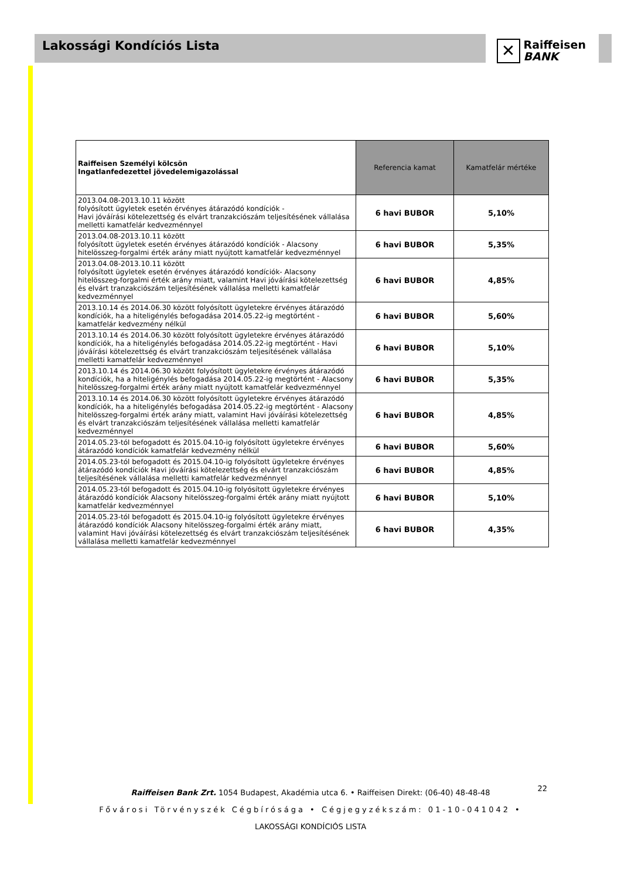Lakossági Kondíciós Lista
✕
Raiffeisen
BANK
| Raiffeisen Személyi kölcsön Ingatlanfedezettel jövedelemigazolással | Referencia kamat | Kamatfelár mértéke |
| --- | --- | --- |
| 2013.04.08-2013.10.11 között folyósított ügyletek esetén érvényes átárazódó kondíciók - Havi jóváírási kötelezettség és elvárt tranzakciószám teljesítésének vállalása melletti kamatfelár kedvezménnyel | 6 havi BUBOR | 5,10% |
| 2013.04.08-2013.10.11 között folyósított ügyletek esetén érvényes átárazódó kondíciók - Alacsony hitelösszeg-forgalmi érték arány miatt nyújtott kamatfelár kedvezménnyel | 6 havi BUBOR | 5,35% |
| 2013.04.08-2013.10.11 között folyósított ügyletek esetén érvényes átárazódó kondíciók- Alacsony hitelösszeg-forgalmi érték arány miatt, valamint Havi jóváírási kötelezettség és elvárt tranzakciószám teljesítésének vállalása melletti kamatfelár kedvezménnyel | 6 havi BUBOR | 4,85% |
| 2013.10.14 és 2014.06.30 között folyósított ügyletekre érvényes átárazódó kondíciók, ha a hiteligénylés befogadása 2014.05.22-ig megtörtént - kamatfelár kedvezmény nélkül | 6 havi BUBOR | 5,60% |
| 2013.10.14 és 2014.06.30 között folyósított ügyletekre érvényes átárazódó kondíciók, ha a hiteligénylés befogadása 2014.05.22-ig megtörtént - Havi jóváírási kötelezettség és elvárt tranzakciószám teljesítésének vállalása melletti kamatfelár kedvezménnyel | 6 havi BUBOR | 5,10% |
| 2013.10.14 és 2014.06.30 között folyósított ügyletekre érvényes átárazódó kondíciók, ha a hiteligénylés befogadása 2014.05.22-ig megtörtént - Alacsony hitelösszeg-forgalmi érték arány miatt nyújtott kamatfelár kedvezménnyel | 6 havi BUBOR | 5,35% |
| 2013.10.14 és 2014.06.30 között folyósított ügyletekre érvényes átárazódó kondíciók, ha a hiteligénylés befogadása 2014.05.22-ig megtörtént - Alacsony hitelösszeg-forgalmi érték arány miatt, valamint Havi jóváírási kötelezettség és elvárt tranzakciószám teljesítésének vállalása melletti kamatfelár kedvezménnyel | 6 havi BUBOR | 4,85% |
| 2014.05.23-tól befogadott és 2015.04.10-ig folyósított ügyletekre érvényes átárazódó kondíciók kamatfelár kedvezmény nélkül | 6 havi BUBOR | 5,60% |
| 2014.05.23-tól befogadott és 2015.04.10-ig folyósított ügyletekre érvényes átárazódó kondíciók Havi jóváírási kötelezettség és elvárt tranzakciószám teljesítésének vállalása melletti kamatfelár kedvezménnyel | 6 havi BUBOR | 4,85% |
| 2014.05.23-tól befogadott és 2015.04.10-ig folyósított ügyletekre érvényes átárazódó kondíciók Alacsony hitelösszeg-forgalmi érték arány miatt nyújtott kamatfelár kedvezménnyel | 6 havi BUBOR | 5,10% |
| 2014.05.23-tól befogadott és 2015.04.10-ig folyósított ügyletekre érvényes átárazódó kondíciók Alacsony hitelösszeg-forgalmi érték arány miatt, valamint Havi jóváírási kötelezettség és elvárt tranzakciószám teljesítésének vállalása melletti kamatfelár kedvezménnyel | 6 havi BUBOR | 4,35% |
Raiffeisen Bank Zrt. 1054 Budapest, Akadémia utca 6. • Raiffeisen Direkt: (06-40) 48-48-48
Fővárosi Törvényszék Cégbírósága • Cégjegyzékszám: 01-10-041042 •
LAKOSSÁGI KONDÍCIÓS LISTA
22